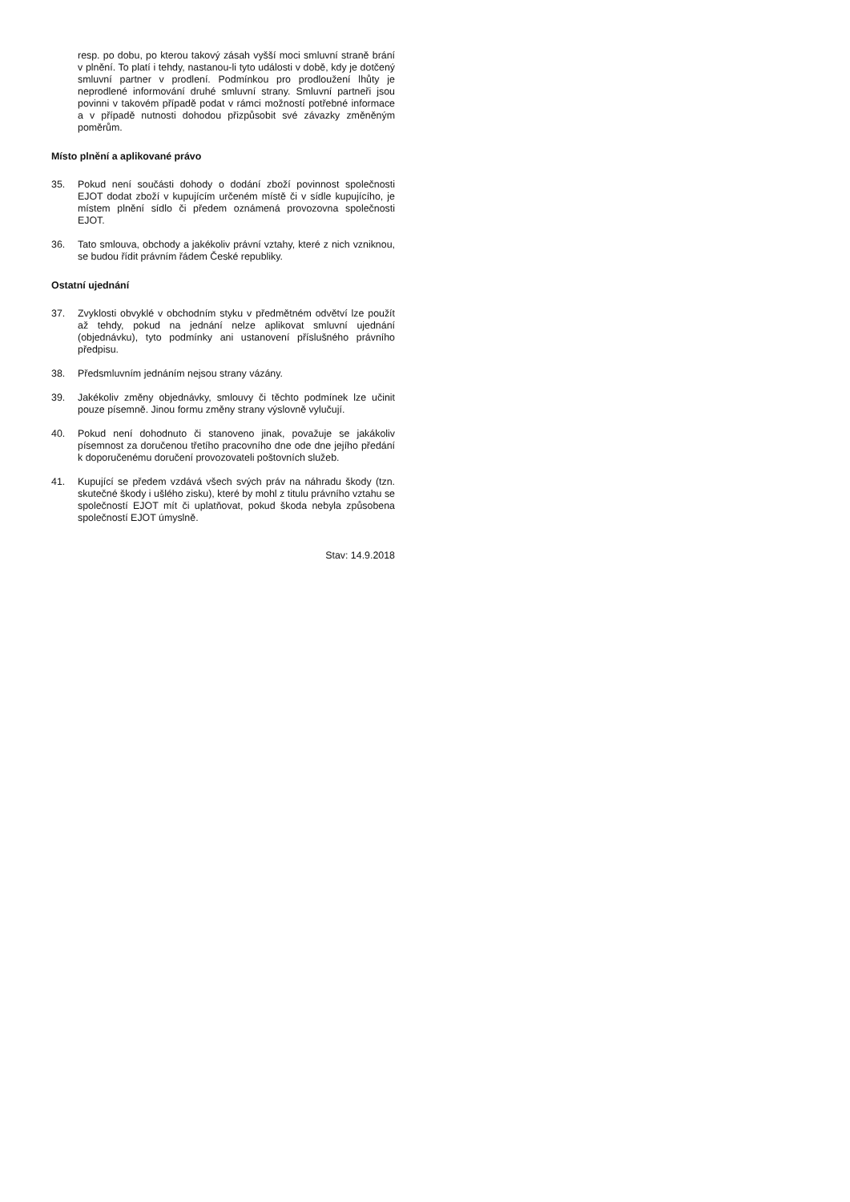resp. po dobu, po kterou takový zásah vyšší moci smluvní straně brání v plnění. To platí i tehdy, nastanou-li tyto události v době, kdy je dotčený smluvní partner v prodlení. Podmínkou pro prodloužení lhůty je neprodlené informování druhé smluvní strany. Smluvní partneři jsou povinni v takovém případě podat v rámci možností potřebné informace a v případě nutnosti dohodou přizpůsobit své závazky změněným poměrům.
Místo plnění a aplikované právo
35. Pokud není součásti dohody o dodání zboží povinnost společnosti EJOT dodat zboží v kupujícím určeném místě či v sídle kupujícího, je místem plnění sídlo či předem oznámená provozovna společnosti EJOT.
36. Tato smlouva, obchody a jakékoliv právní vztahy, které z nich vzniknou, se budou řídit právním řádem České republiky.
Ostatní ujednání
37. Zvyklosti obvyklé v obchodním styku v předmětném odvětví lze použít až tehdy, pokud na jednání nelze aplikovat smluvní ujednání (objednávku), tyto podmínky ani ustanovení příslušného právního předpisu.
38. Předsmluvním jednáním nejsou strany vázány.
39. Jakékoliv změny objednávky, smlouvy či těchto podmínek lze učinit pouze písemně. Jinou formu změny strany výslovně vylučují.
40. Pokud není dohodnuto či stanoveno jinak, považuje se jakákoliv písemnost za doručenou třetího pracovního dne ode dne jejího předání k doporučenému doručení provozovateli poštovních služeb.
41. Kupující se předem vzdává všech svých práv na náhradu škody (tzn. skutečné škody i ušlého zisku), které by mohl z titulu právního vztahu se společností EJOT mít či uplatňovat, pokud škoda nebyla způsobena společností EJOT úmyslně.
Stav: 14.9.2018